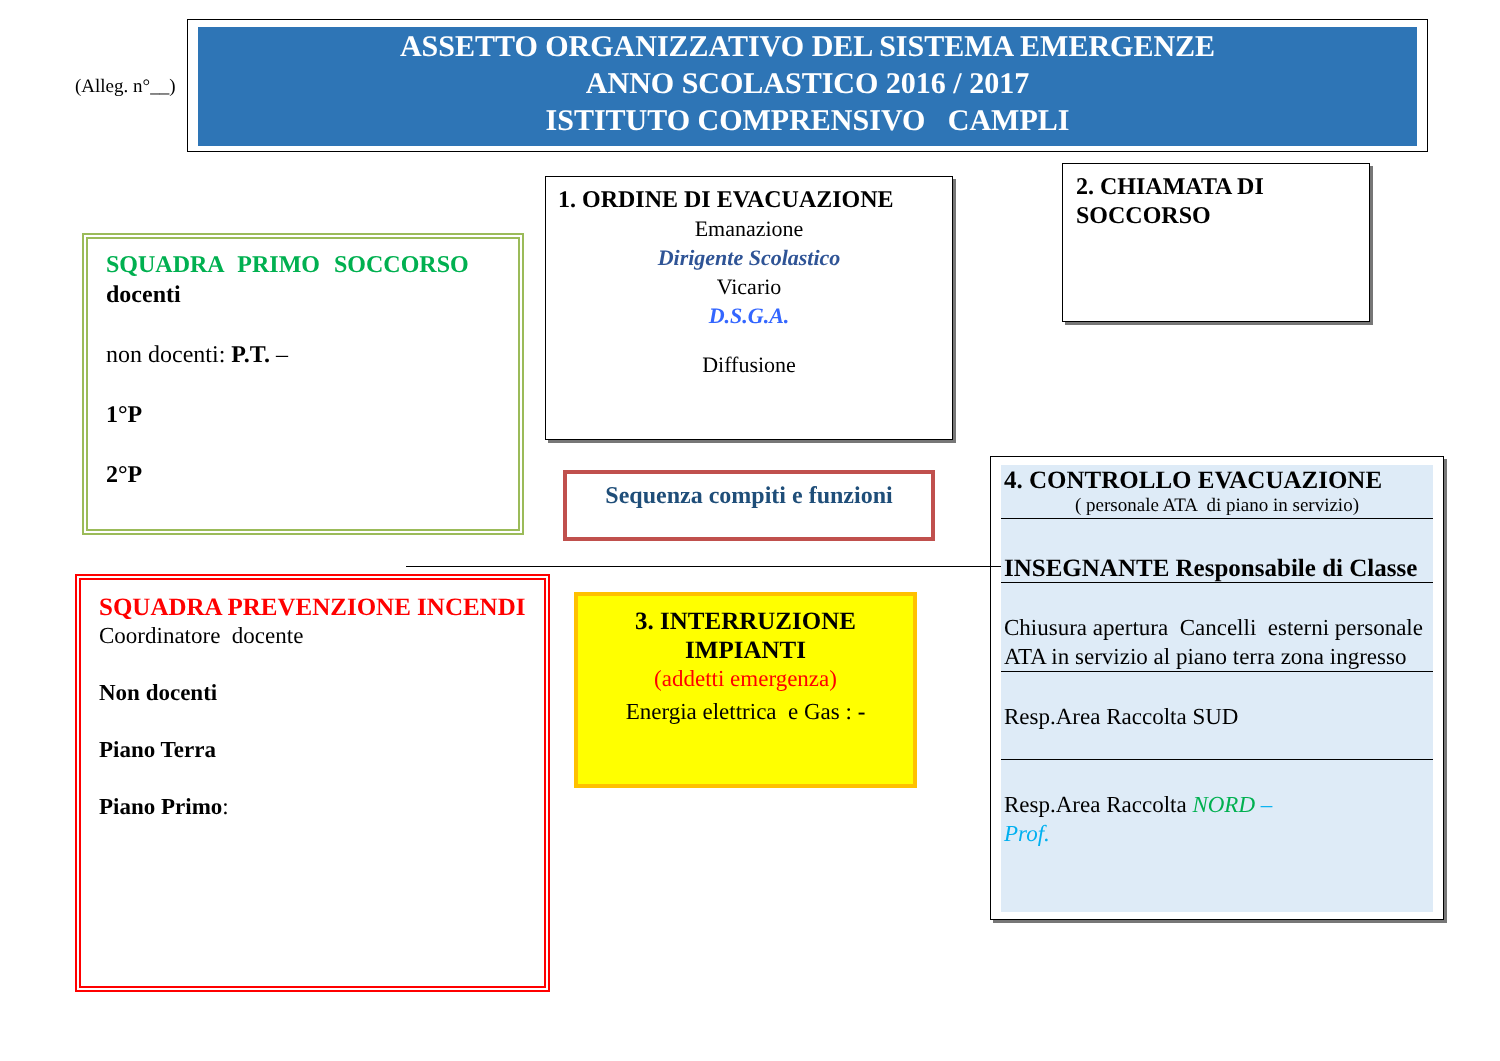(Alleg. n°__)
ASSETTO ORGANIZZATIVO DEL SISTEMA EMERGENZE
ANNO SCOLASTICO 2016 / 2017
ISTITUTO COMPRENSIVO CAMPLI
1. ORDINE DI EVACUAZIONE
Emanazione
Dirigente Scolastico
Vicario
D.S.G.A.
Diffusione
2. CHIAMATA DI
SOCCORSO
SQUADRA PRIMO SOCCORSO
docenti
non docenti: P.T. –
1°P
2°P
Sequenza compiti e funzioni
SQUADRA PREVENZIONE INCENDI
Coordinatore docente
Non docenti
Piano Terra
Piano Primo:
3. INTERRUZIONE
IMPIANTI
(addetti emergenza)
Energia elettrica e Gas : -
4. CONTROLLO EVACUAZIONE
( personale ATA di piano in servizio)
INSEGNANTE Responsabile di Classe
Chiusura apertura Cancelli esterni personale ATA in servizio al piano terra zona ingresso
Resp.Area Raccolta SUD
Resp.Area Raccolta NORD –
Prof.